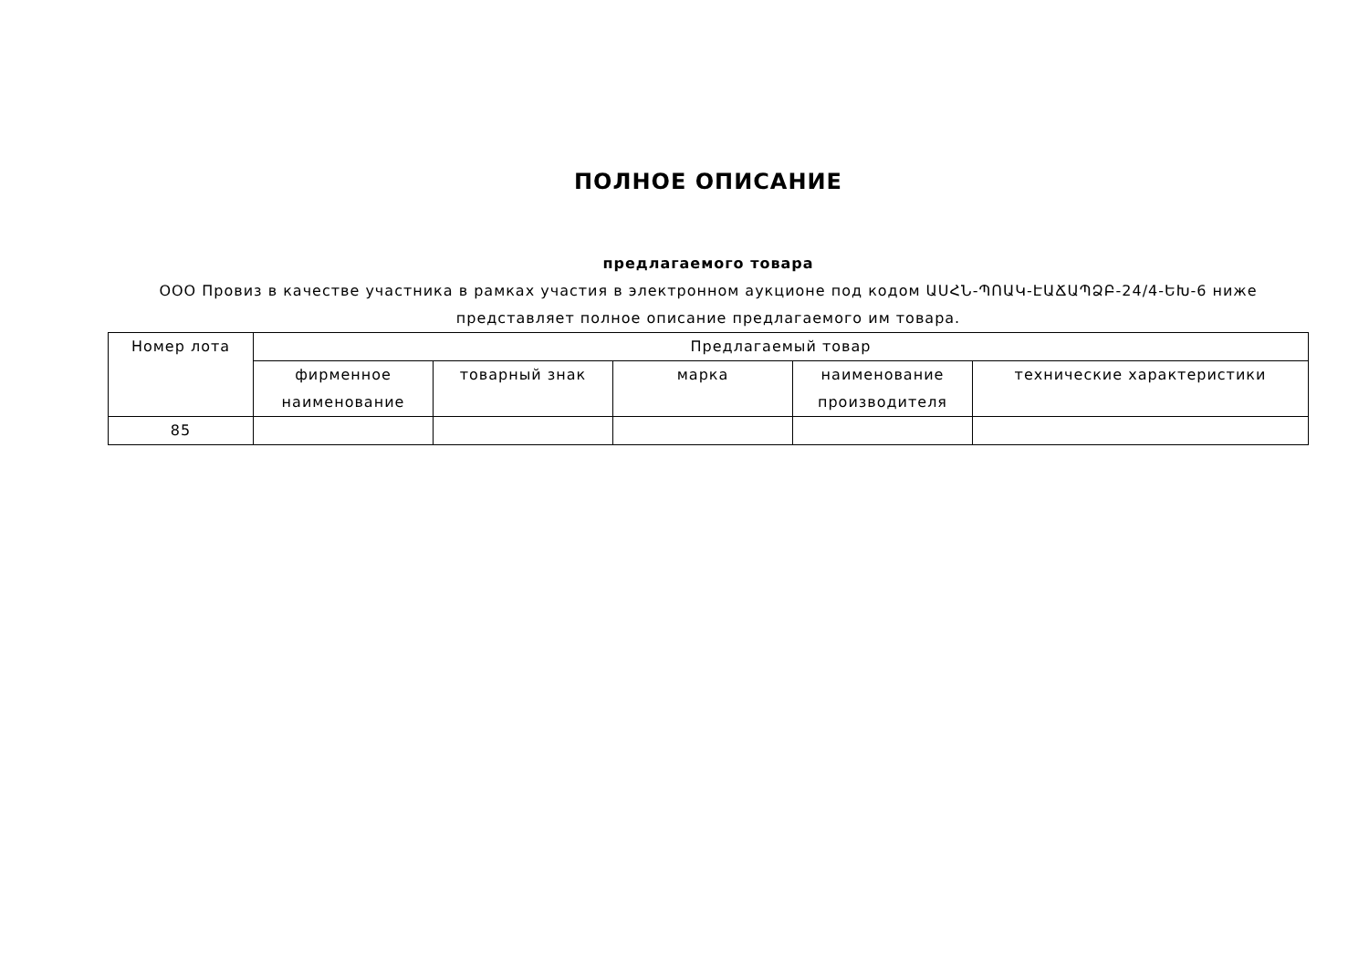ПОЛНОЕ ОПИСАНИЕ
предлагаемого товара
ООО Провиз в качестве участника в рамках участия в электронном аукционе под кодом ԱՍՀՆ-ՊՈԱԿ-ԷԱՃԱՊՁԲ-24/4-ԵԽ-6 ниже представляет полное описание предлагаемого им товара.
| Номер лота | Предлагаемый товар | | | | |
| --- | --- | --- | --- | --- | --- |
| | фирменное наименование | товарный знак | марка | наименование производителя | технические характеристики |
| 85 | | | | | |